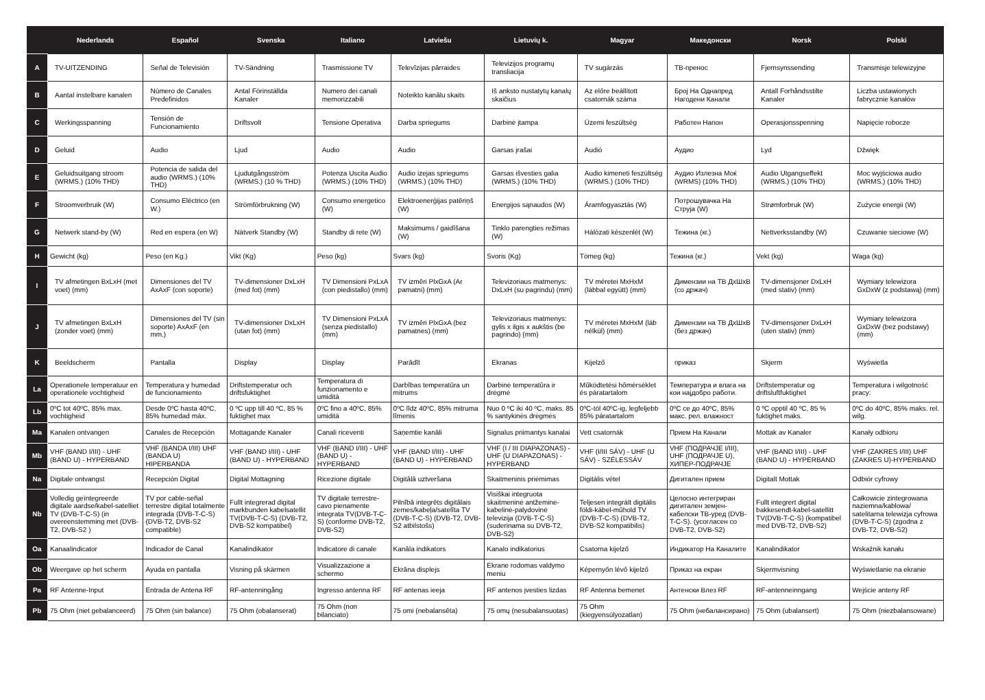| | Nederlands | Español | Svenska | Italiano | Latviešu | Lietuvių k. | Magyar | Македонски | Norsk | Polski |
| --- | --- | --- | --- | --- | --- | --- | --- | --- | --- | --- |
| A | TV-UITZENDING | Señal de Televisión | TV-Sändning | Trasmissione TV | Televīzijas pārraides | Televizijos programų transliacija | TV sugárzás | ТВ-пренос | Fjernsynssending | Transmisje telewizyjne |
| B | Aantal instelbare kanalen | Número de Canales Predefinidos | Antal Förinställda Kanaler | Numero dei canali memorizzabili | Noteikto kanālu skaits | Iš anksto nustatytų kanalų skaičius | Az előre beállított csatornák száma | Број На Однапред Нагодени Канали | Antall Forhåndsstilte Kanaler | Liczba ustawionych fabrycznie kanałów |
| C | Werkingsspanning | Tensión de Funcionamiento | Driftsvolt | Tensione Operativa | Darba spriegums | Darbinė įtampa | Üzemi feszültség | Работен Напон | Operasjonsspenning | Napięcie robocze |
| D | Geluid | Audio | Ljud | Audio | Audio | Garsas įrašai | Audió | Аудио | Lyd | Dźwięk |
| E | Geluidsuitgang stroom (WRMS.) (10% THD) | Potencia de salida del audio (WRMS.) (10% THD) | Ljudutgångsström (WRMS.) (10 % THD) | Potenza Uscita Audio (WRMS.) (10% THD) | Audio izejas spriegums (WRMS.) (10% THD) | Garsas išvesties galia (WRMS.) (10% THD) | Audio kimeneti feszültség (WRMS.) (10% THD) | Аудио Излезна Моќ (WRMS) (10% THD) | Audio Utgangseffekt (WRMS.) (10% THD) | Moc wyjściowa audio (WRMS.) (10% THD) |
| F | Stroomverbruik (W) | Consumo Eléctrico (en W.) | Strömförbrukning (W) | Consumo energetico (W) | Elektroenerģijas patēriņš (W) | Energijos sąnaudos (W) | Áramfogyasztás (W) | Потрошувачка На Струја (W) | Strømforbruk (W) | Zużycie energii (W) |
| G | Netwerk stand-by (W) | Red en espera (en W) | Nätverk Standby (W) | Standby di rete (W) | Maksimums / gaidīšana (W) | Tinklo parengties režimas (W) | Hálózati készenlét (W) | Тежина (кг.) | Nettverksstandby (W) | Czuwanie sieciowe (W) |
| H | Gewicht (kg) | Peso (en Kg.) | Vikt (Kg) | Peso (kg) | Svars (kg) | Svoris (Kg) | Tömeg (kg) | Тежина (кг.) | Vekt (kg) | Waga (kg) |
| I | TV afmetingen BxLxH (met voet) (mm) | Dimensiones del TV AxAxF (con soporte) | TV-dimensioner DxLxH (med fot) (mm) | TV Dimensioni PxLxA (con piedistallo) (mm) | TV izmēri PlxGxA (Ar pamatni) (mm) | Televizoriaus matmenys: DxLxH (su pagrindu) (mm) | TV méretei MxHxM (lábbal együtt) (mm) | Димензии на ТВ ДхШхВ (со држач) | TV-dimensjoner DxLxH (med stativ) (mm) | Wymiary telewizora GxDxW (z podstawą) (mm) |
| J | TV afmetingen BxLxH (zonder voet) (mm) | Dimensiones del TV (sin soporte) AxAxF (en mm.) | TV-dimensioner DxLxH (utan fot) (mm) | TV Dimensioni PxLxA (senza piedistallo) (mm) | TV izmēri PlxGxA (bez pamatnes) (mm) | Televizoriaus matmenys: gylis x ilgis x aukštis (be pagrindo) (mm) | TV méretei MxHxM (láb nélkül) (mm) | Димензии на ТВ ДхШхВ (без држач) | TV-dimensjoner DxLxH (uten stativ) (mm) | Wymiary telewizora GxDxW (bez podstawy) (mm) |
| K | Beeldscherm | Pantalla | Display | Display | Parādīt | Ekranas | Kijelző | приказ | Skjerm | Wyświetla |
| La | Operationele temperatuur en operationele vochtigheid | Temperatura y humedad de funcionamiento | Driftstemperatur och driftsfuktighet | Temperatura di funzionamento e umidità | Darbības temperatūra un mitrums | Darbinė temperatūra ir drėgmė | Működtetési hőmérséklet és páratartalom | Температура и влага на кои најдобро работи. | Driftstemperatur og driftsluftfuktighet | Temperatura i wilgotność pracy: |
| Lb | 0ºC tot 40ºC, 85% max. vochtigheid | Desde 0ºC hasta 40ºC, 85% humedad máx. | 0 ºC upp till 40 ºC, 85 % fuktighet max | 0ºC fino a 40ºC, 85% umidità | 0ºC līdz 40ºC, 85% mitruma līmenis | Nuo 0 ºC iki 40 ºC, maks. 85 % santykinės drėgmės | 0ºC-tól 40ºC-ig, legfeljebb 85% páratartalom | 0ºC се до 40ºC, 85% макс. рел. влажност | 0 ºC opptil 40 ºC, 85 % fuktighet maks. | 0ºC do 40ºC, 85% maks. rel. wilg. |
| Ma | Kanalen ontvangen | Canales de Recepción | Mottagande Kanaler | Canali riceventi | Saņemtie kanāli | Signalus priimantys kanalai | Vett csatornák | Прием На Канали | Mottak av Kanaler | Kanały odbioru |
| Mb | VHF (BAND I/III) - UHF (BAND U) - HYPERBAND | VHF (BANDA I/III) UHF (BANDA U) HIPERBANDA | VHF (BAND I/III) - UHF (BAND U) - HYPERBAND | VHF (BAND I/III) - UHF (BAND U) - HYPERBAND | VHF (BAND I/III) - UHF (BAND U) - HYPERBAND | VHF (I / III DIAPAZONAS) - UHF (U DIAPAZONAS) - HYPERBAND | VHF (I/III SÁV) - UHF (U SÁV) - SZÉLESSÁV | VHF (ПОДРАЧЈЕ I/III), UHF (ПОДРАЧЈЕ U), ХИПЕР-ПОДРАЧЈЕ | VHF (BAND I/III) - UHF (BAND U) - HYPERBAND | VHF (ZAKRES I/III) UHF (ZAKRES U)-HYPERBAND |
| Na | Digitale ontvangst | Recepción Digital | Digital Mottagning | Ricezione digitale | Digitālā uztveršana | Skaitmeninis priėmimas | Digitális vétel | Дигитален прием | Digitalt Mottak | Odbiór cyfrowy |
| Nb | Volledig geïntegreerde digitale aardse/kabel-satelliet TV (DVB-T-C-S) (in overeenstemming met (DVB-T2, DVB-S2 ) | TV por cable-señal terrestre digital totalmente integrada (DVB-T-C-S) (DVB-T2, DVB-S2 compatible) | Fullt integrerad digital markbunden kabelsatellit TV(DVB-T-C-S) (DVB-T2, DVB-S2 kompatibel) | TV digitale terrestre-cavo pienamente integrata TV(DVB-T-C-S) (conforme DVB-T2, DVB-S2) | Pilnībā integrēts digitālais zemes/kabeļa/satelīta TV (DVB-T-C-S) (DVB-T2, DVB-S2 atbilstošs) | Visiškai integruota skaitmeninė antžeminė-kabelinė-palydovinė televizija (DVB-T-C-S) (suderinama su DVB-T2, DVB-S2) | Teljesen integrált digitális földi-kábel-műhold TV (DVB-T-C-S) (DVB-T2, DVB-S2 kompatibilis) | Целосно интегриран дигитален земјен-кабелски ТВ-уред (DVB-T-C-S). (усогласен со DVB-T2, DVB-S2) | Fullt integrert digital bakkesendt-kabel-satellitt TV(DVB-T-C-S) (kompatibel med DVB-T2, DVB-S2) | Całkowicie zintegrowana naziemna/kablowa/ satelitarna telewizja cyfrowa (DVB-T-C-S) (zgodna z DVB-T2, DVB-S2) |
| Oa | Kanaalindicator | Indicador de Canal | Kanalindikator | Indicatore di canale | Kanāla indikators | Kanalo indikatorius | Csatorna kijelző | Индикатор На Каналите | Kanalindikator | Wskaźnik kanału |
| Ob | Weergave op het scherm | Ayuda en pantalla | Visning på skärmen | Visualizzazione a schermo | Ekrāna displejs | Ekrane rodomas valdymo meniu | Képernyőn lévő kijelző | Приказ на екран | Skjermvisning | Wyświetlanie na ekranie |
| Pa | RF Antenne-Input | Entrada de Antena RF | RF-antenningång | Ingresso antenna RF | RF antenas ieeja | RF antenos įvesties lizdas | RF Antenna bemenet | Антенски Влез RF | RF-antenneinngang | Wejście anteny RF |
| Pb | 75 Ohm (niet gebalanceerd) | 75 Ohm (sin balance) | 75 Ohm (obalanserat) | 75 Ohm (non bilanciato) | 75 omi (nebalansēta) | 75 omų (nesubalansuotas) | 75 Ohm (kiegyensúlyozatlan) | 75 Ohm (небалансирано) | 75 Ohm (ubalansert) | 75 Ohm (niezbalansowane) |